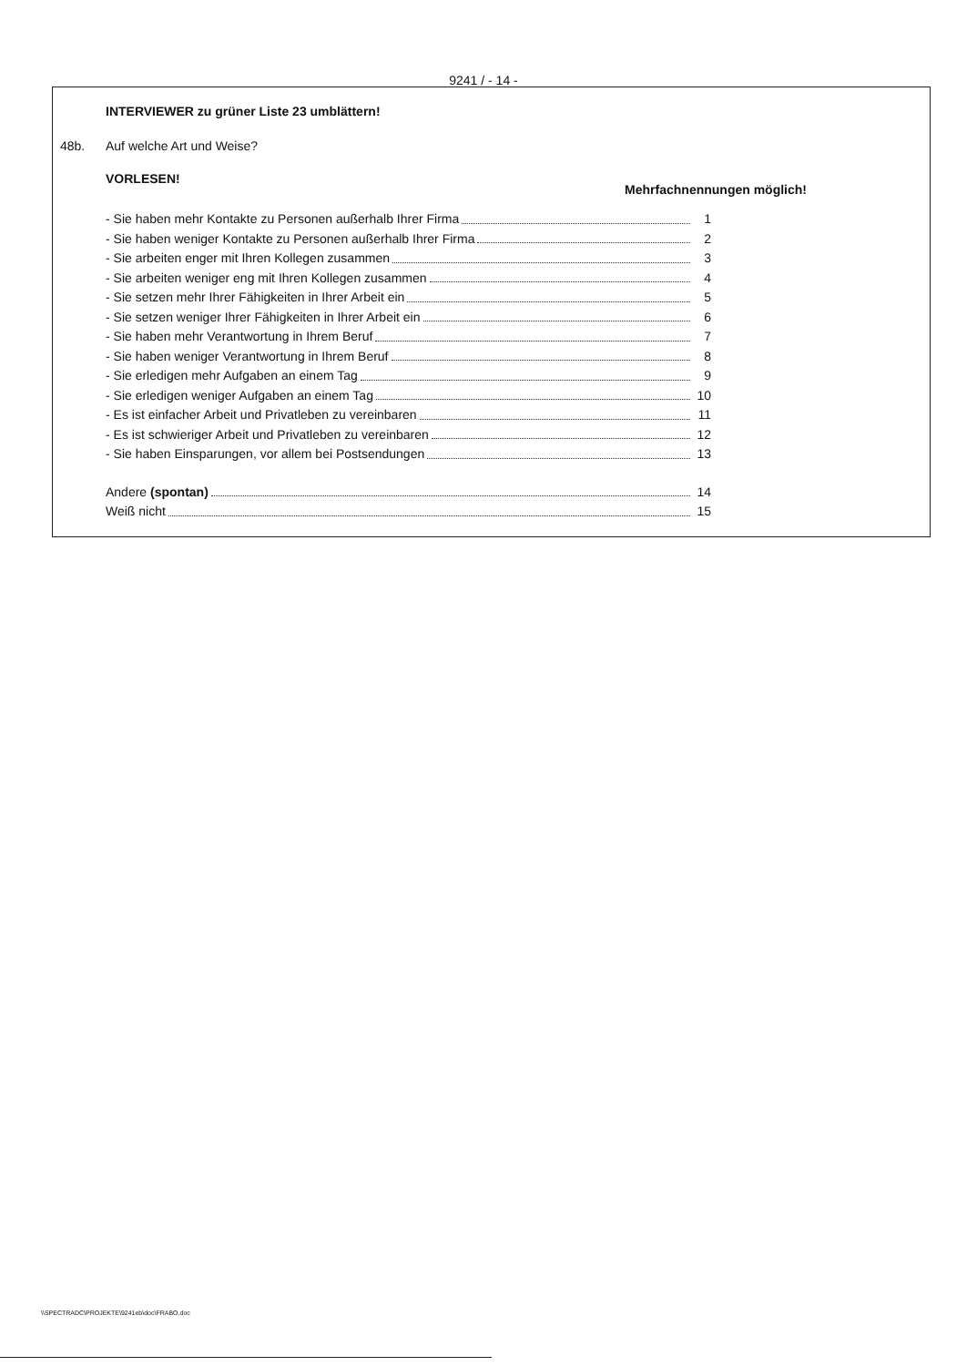9241 / - 14 -
INTERVIEWER zu grüner Liste 23 umblättern!
48b. Auf welche Art und Weise?
VORLESEN! Mehrfachnennungen möglich!
- Sie haben mehr Kontakte zu Personen außerhalb Ihrer Firma 1
- Sie haben weniger Kontakte zu Personen außerhalb Ihrer Firma 2
- Sie arbeiten enger mit Ihren Kollegen zusammen 3
- Sie arbeiten weniger eng mit Ihren Kollegen zusammen 4
- Sie setzen mehr Ihrer Fähigkeiten in Ihrer Arbeit ein 5
- Sie setzen weniger Ihrer Fähigkeiten in Ihrer Arbeit ein 6
- Sie haben mehr Verantwortung in Ihrem Beruf 7
- Sie haben weniger Verantwortung in Ihrem Beruf 8
- Sie erledigen mehr Aufgaben an einem Tag 9
- Sie erledigen weniger Aufgaben an einem Tag 10
- Es ist einfacher Arbeit und Privatleben zu vereinbaren 11
- Es ist schwieriger Arbeit und Privatleben zu vereinbaren 12
- Sie haben Einsparungen, vor allem bei Postsendungen 13
Andere (spontan) 14
Weiß nicht 15
\\SPECTRADC\PROJEKTE\9241eb\doc\FRABO.doc